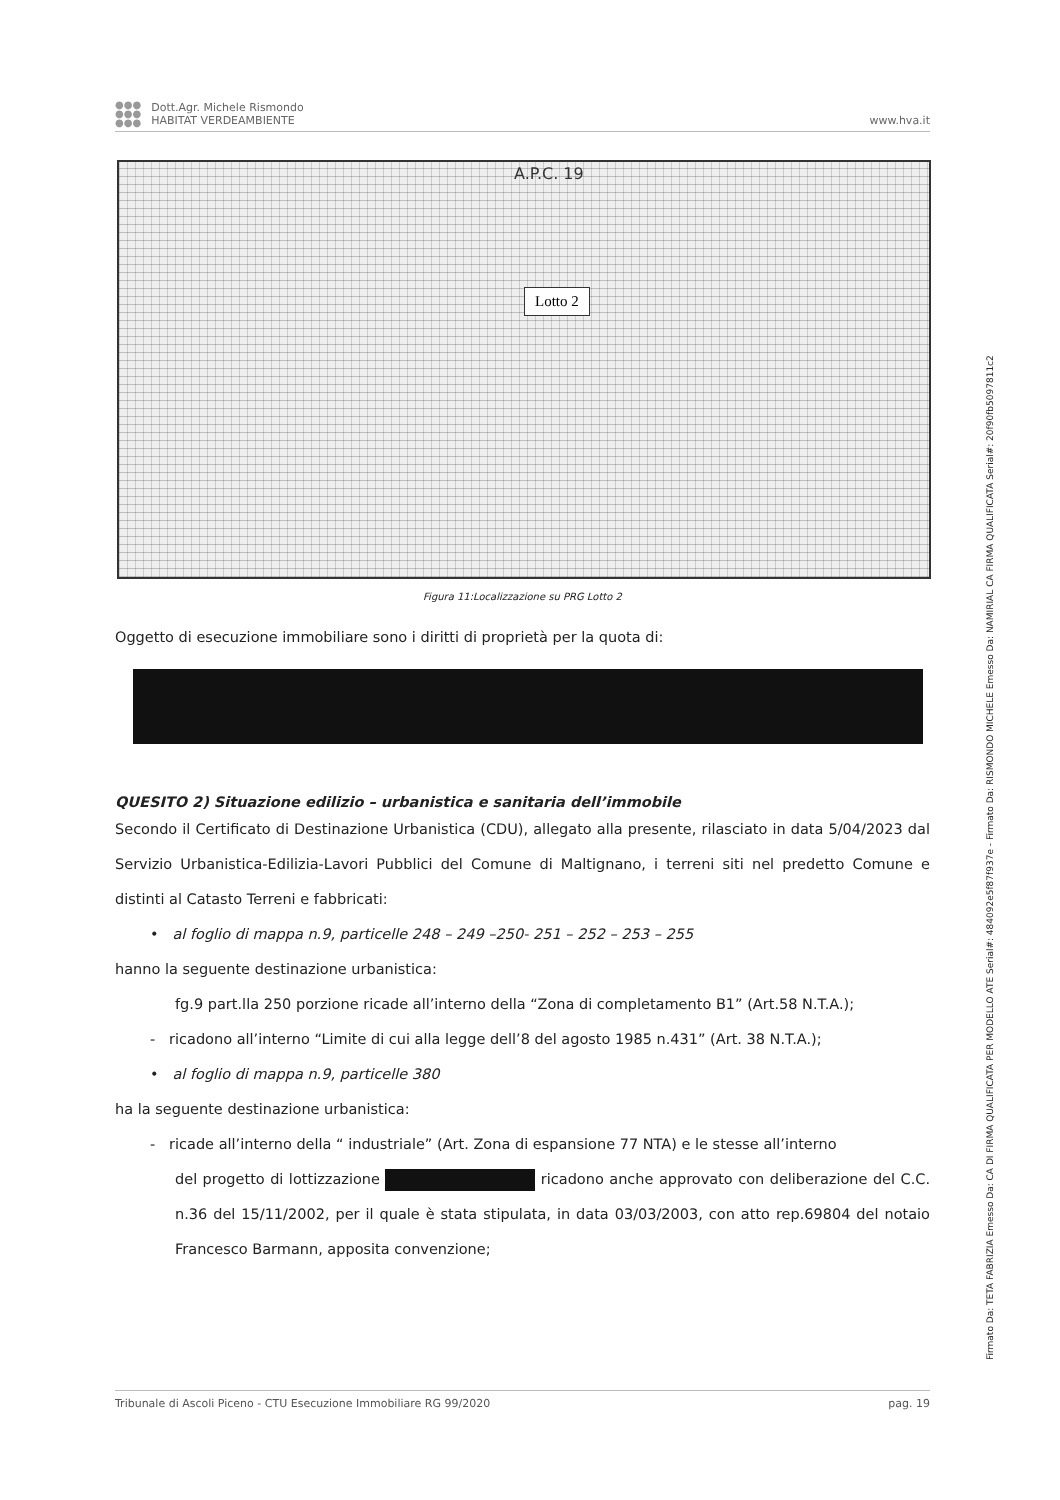●●●
●●●
●●●
Dott.Agr. Michele Rismondo
HABITAT VERDEAMBIENTE
www.hva.it
A.P.C. 19
Lotto 2
Figura 11:Localizzazione su PRG Lotto 2
Oggetto di esecuzione immobiliare sono i diritti di proprietà per la quota di:
QUESITO 2) Situazione edilizio – urbanistica e sanitaria dell’immobile
Secondo il Certificato di Destinazione Urbanistica (CDU), allegato alla presente, rilasciato in data 5/04/2023 dal Servizio Urbanistica-Edilizia-Lavori Pubblici del Comune di Maltignano, i terreni siti nel predetto Comune e distinti al Catasto Terreni e fabbricati:
• al foglio di mappa n.9, particelle 248 – 249 –250- 251 – 252 – 253 – 255
hanno la seguente destinazione urbanistica:
fg.9 part.lla 250 porzione ricade all’interno della “Zona di completamento B1” (Art.58 N.T.A.);
- ricadono all’interno “Limite di cui alla legge dell’8 del agosto 1985 n.431” (Art. 38 N.T.A.);
• al foglio di mappa n.9, particelle 380
ha la seguente destinazione urbanistica:
- ricade all’interno della “ industriale” (Art. Zona di espansione 77 NTA) e le stesse all’interno
del progetto di lottizzazione ricadono anche approvato con deliberazione del C.C. n.36 del 15/11/2002, per il quale è stata stipulata, in data 03/03/2003, con atto rep.69804 del notaio Francesco Barmann, apposita convenzione;
Tribunale di Ascoli Piceno - CTU Esecuzione Immobiliare RG 99/2020 pag. 19
Firmato Da: TETA FABRIZIA Emesso Da: CA DI FIRMA QUALIFICATA PER MODELLO ATE Serial#: 484092e5f87f937e - Firmato Da: RISMONDO MICHELE Emesso Da: NAMIRIAL CA FIRMA QUALIFICATA Serial#: 20f90fb5097811c2